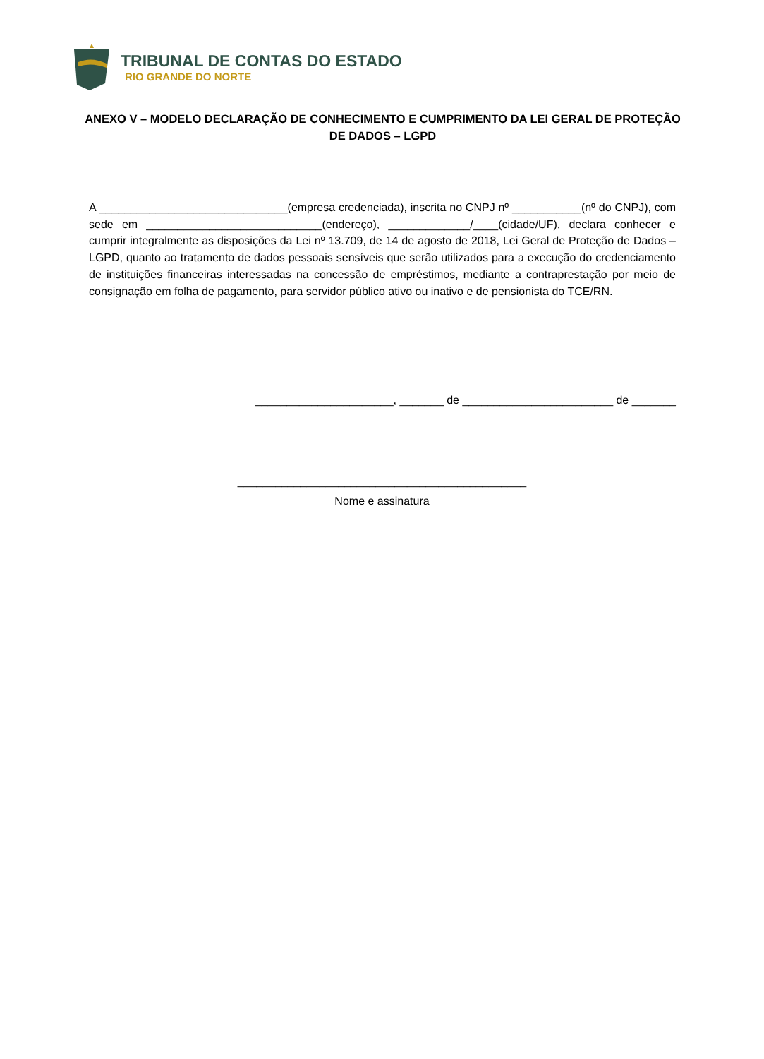TRIBUNAL DE CONTAS DO ESTADO
RIO GRANDE DO NORTE
ANEXO V – MODELO DECLARAÇÃO DE CONHECIMENTO E CUMPRIMENTO DA LEI GERAL DE PROTEÇÃO DE DADOS – LGPD
A ______________________________(empresa credenciada), inscrita no CNPJ nº ___________(nº do CNPJ), com sede em ____________________________(endereço), _____________/____(cidade/UF), declara conhecer e cumprir integralmente as disposições da Lei nº 13.709, de 14 de agosto de 2018, Lei Geral de Proteção de Dados – LGPD, quanto ao tratamento de dados pessoais sensíveis que serão utilizados para a execução do credenciamento de instituições financeiras interessadas na concessão de empréstimos, mediante a contraprestação por meio de consignação em folha de pagamento, para servidor público ativo ou inativo e de pensionista do TCE/RN.
______________________, _______ de ________________________ de _______
______________________________________________
Nome e assinatura